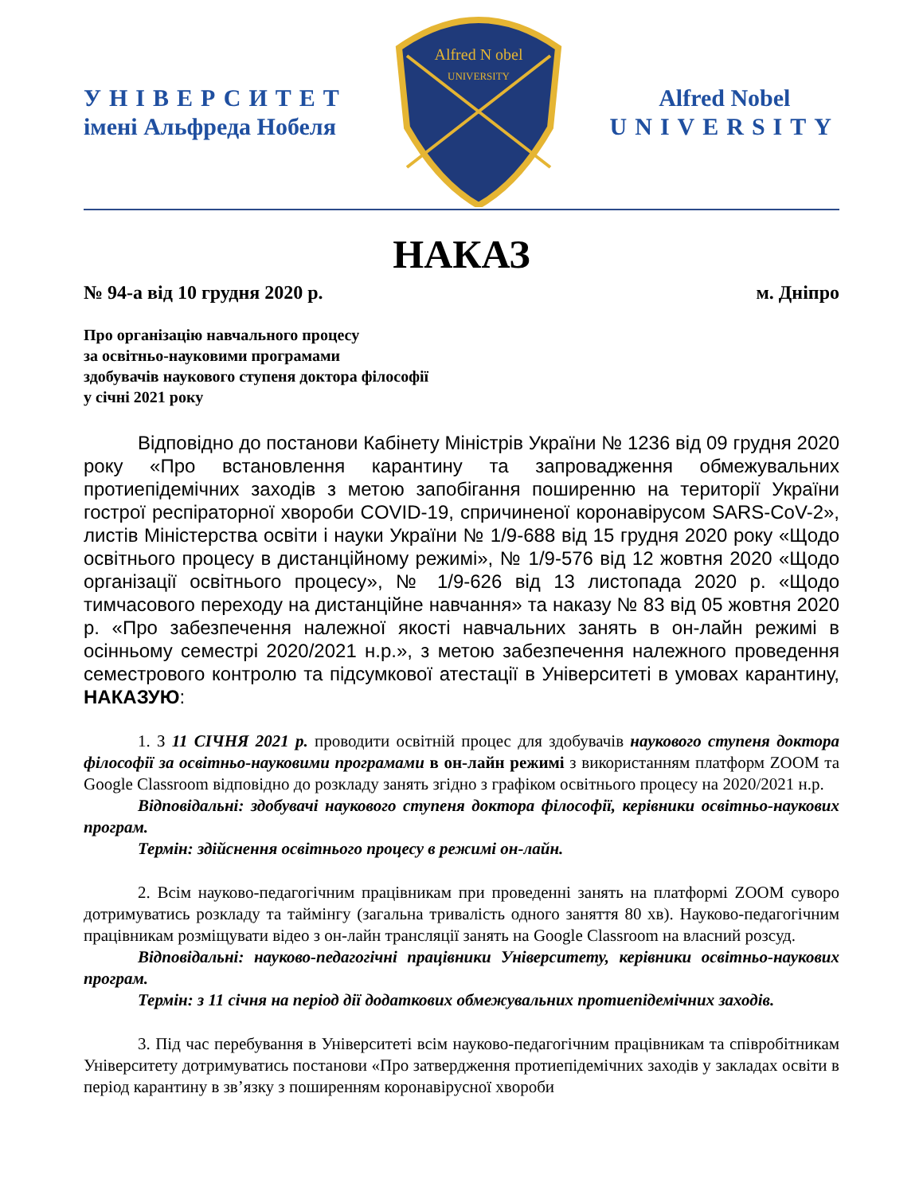УНІВЕРСИТЕТ
імені Альфреда Нобеля
Alfred N obel
UNIVERSITY
Alfred Nobel
UNIVERSITY
НАКАЗ
№ 94-а від 10 грудня 2020 р. м. Дніпро
Про організацію навчального процесу
за освітньо-науковими програмами
здобувачів наукового ступеня доктора філософії
у січні 2021 року
Відповідно до постанови Кабінету Міністрів України № 1236 від 09 грудня 2020 року «Про встановлення карантину та запровадження обмежувальних протиепідемічних заходів з метою запобігання поширенню на території України гострої респіраторної хвороби COVID-19, спричиненої коронавірусом SARS-CoV-2», листів Міністерства освіти і науки України № 1/9-688 від 15 грудня 2020 року «Щодо освітнього процесу в дистанційному режимі», № 1/9-576 від 12 жовтня 2020 «Щодо організації освітнього процесу», № 1/9-626 від 13 листопада 2020 р. «Щодо тимчасового переходу на дистанційне навчання» та наказу № 83 від 05 жовтня 2020 р. «Про забезпечення належної якості навчальних занять в он-лайн режимі в осінньому семестрі 2020/2021 н.р.», з метою забезпечення належного проведення семестрового контролю та підсумкової атестації в Університеті в умовах карантину, НАКАЗУЮ:
1. З 11 СІЧНЯ 2021 р. проводити освітній процес для здобувачів наукового ступеня доктора філософії за освітньо-науковими програмами в он-лайн режимі з використанням платформ ZOOM та Google Classroom відповідно до розкладу занять згідно з графіком освітнього процесу на 2020/2021 н.р.
Відповідальні: здобувачі наукового ступеня доктора філософії, керівники освітньо-наукових програм.
Термін: здійснення освітнього процесу в режимі он-лайн.
2. Всім науково-педагогічним працівникам при проведенні занять на платформі ZOOM суворо дотримуватись розкладу та таймінгу (загальна тривалість одного заняття 80 хв). Науково-педагогічним працівникам розміщувати відео з он-лайн трансляції занять на Google Classroom на власний розсуд.
Відповідальні: науково-педагогічні працівники Університету, керівники освітньо-наукових програм.
Термін: з 11 січня на період дії додаткових обмежувальних протиепідемічних заходів.
3. Під час перебування в Університеті всім науково-педагогічним працівникам та співробітникам Університету дотримуватись постанови «Про затвердження протиепідемічних заходів у закладах освіти в період карантину в зв’язку з поширенням коронавірусної хвороби